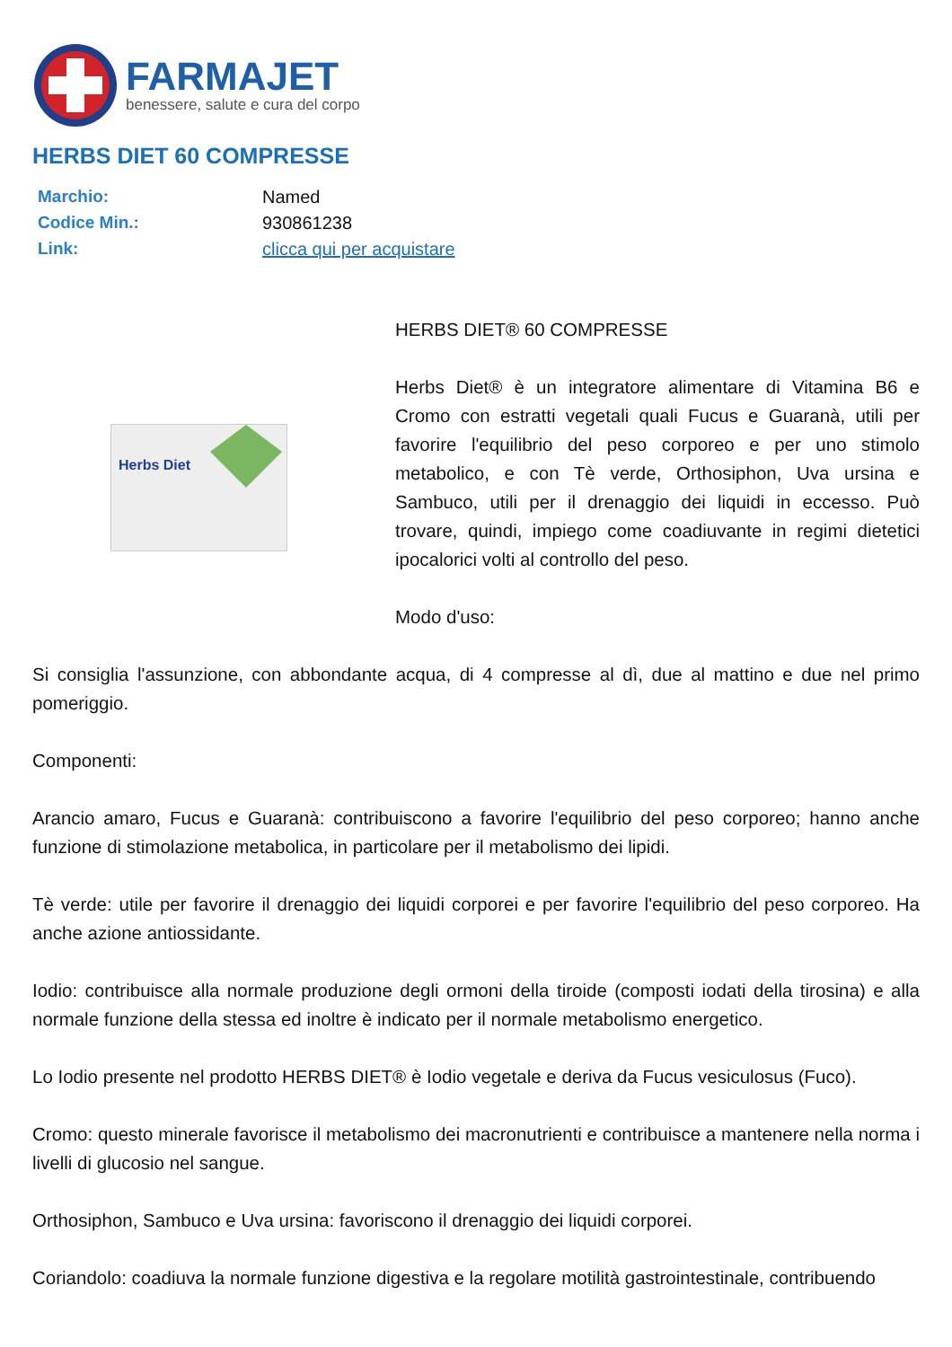FARMAJET
benessere, salute e cura del corpo
HERBS DIET 60 COMPRESSE
| Marchio: | Named |
| Codice Min.: | 930861238 |
| Link: | clicca qui per acquistare |
Herbs Diet
HERBS DIET® 60 COMPRESSE
Herbs Diet® è un integratore alimentare di Vitamina B6 e Cromo con estratti vegetali quali Fucus e Guaranà, utili per favorire l'equilibrio del peso corporeo e per uno stimolo metabolico, e con Tè verde, Orthosiphon, Uva ursina e Sambuco, utili per il drenaggio dei liquidi in eccesso. Può trovare, quindi, impiego come coadiuvante in regimi dietetici ipocalorici volti al controllo del peso.
Modo d'uso:
Si consiglia l'assunzione, con abbondante acqua, di 4 compresse al dì, due al mattino e due nel primo pomeriggio.
Componenti:
Arancio amaro, Fucus e Guaranà: contribuiscono a favorire l'equilibrio del peso corporeo; hanno anche funzione di stimolazione metabolica, in particolare per il metabolismo dei lipidi.
Tè verde: utile per favorire il drenaggio dei liquidi corporei e per favorire l'equilibrio del peso corporeo. Ha anche azione antiossidante.
Iodio: contribuisce alla normale produzione degli ormoni della tiroide (composti iodati della tirosina) e alla normale funzione della stessa ed inoltre è indicato per il normale metabolismo energetico.
Lo Iodio presente nel prodotto HERBS DIET® è Iodio vegetale e deriva da Fucus vesiculosus (Fuco).
Cromo: questo minerale favorisce il metabolismo dei macronutrienti e contribuisce a mantenere nella norma i livelli di glucosio nel sangue.
Orthosiphon, Sambuco e Uva ursina: favoriscono il drenaggio dei liquidi corporei.
Coriandolo: coadiuva la normale funzione digestiva e la regolare motilità gastrointestinale, contribuendo